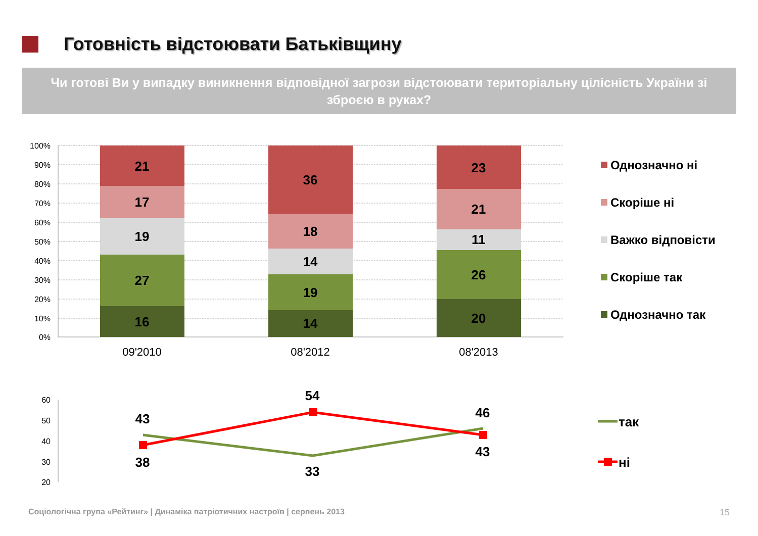Готовність відстоювати Батьківщину
Чи готові Ви у випадку виникнення відповідної загрози відстоювати територіальну цілісність України зі зброєю в руках?
100%
90%
80%
70%
60%
50%
40%
30%
20%
10%
0%
21
17
19
27
16
36
18
14
19
14
23
21
11
26
20
09'2010
08'2012
08'2013
Однозначно ні
Скоріше ні
Важко відповісти
Скоріше так
Однозначно так
60
50
40
30
20
43
38
54
33
46
43
так
ні
Соціологічна група «Рейтинг» | Динаміка патріотичних настроїв | серпень 2013
15